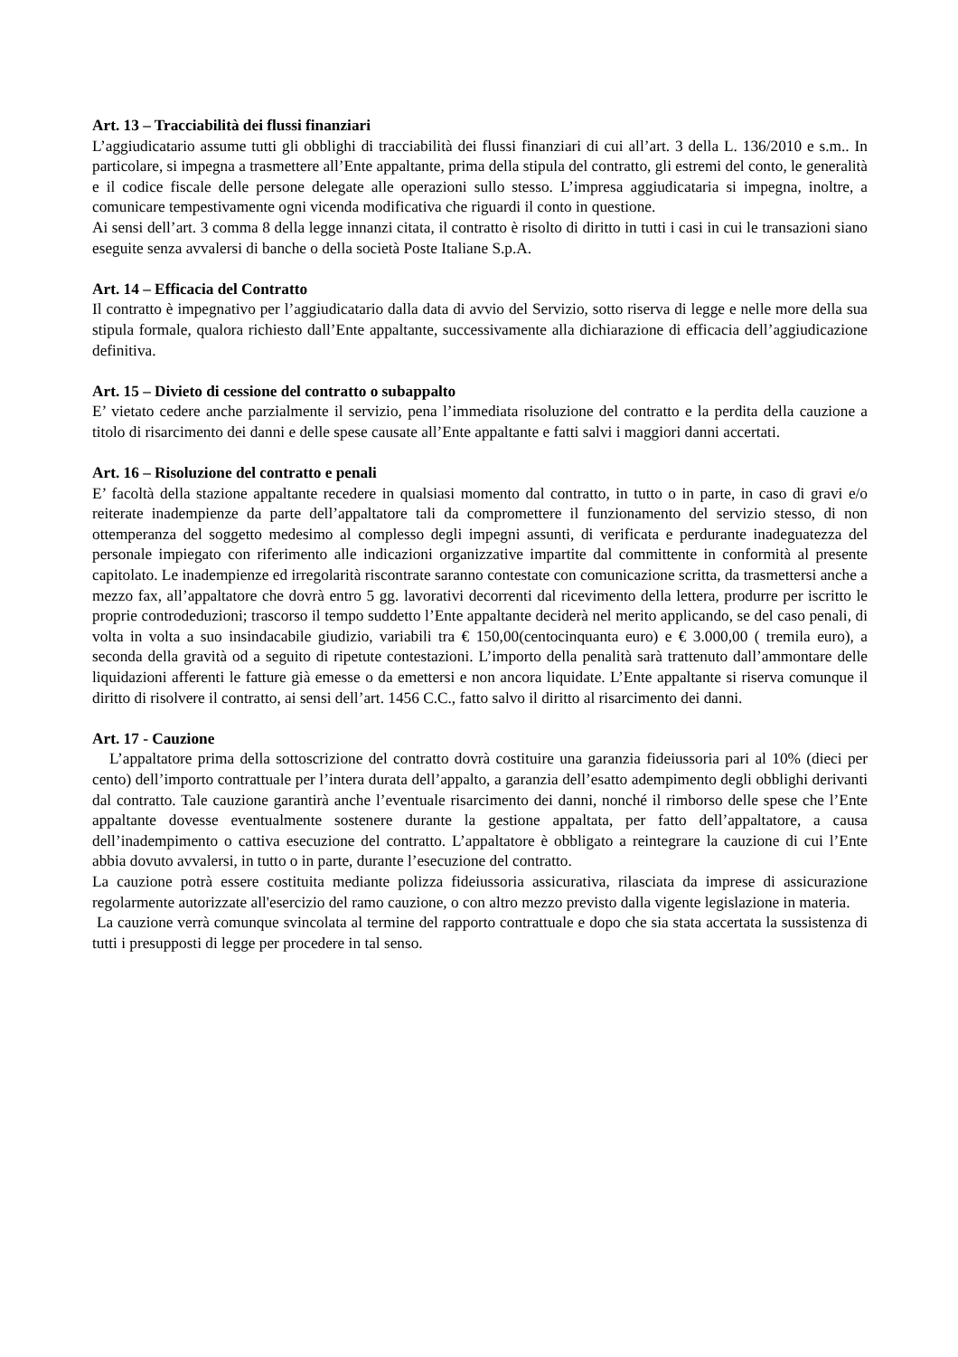Art. 13 – Tracciabilità dei flussi finanziari
L’aggiudicatario assume tutti gli obblighi di tracciabilità dei flussi finanziari di cui all’art. 3 della L. 136/2010 e s.m.. In particolare, si impegna a trasmettere all’Ente appaltante, prima della stipula del contratto, gli estremi del conto, le generalità e il codice fiscale delle persone delegate alle operazioni sullo stesso. L’impresa aggiudicataria si impegna, inoltre, a comunicare tempestivamente ogni vicenda modificativa che riguardi il conto in questione.
Ai sensi dell’art. 3 comma 8 della legge innanzi citata, il contratto è risolto di diritto in tutti i casi in cui le transazioni siano eseguite senza avvalersi di banche o della società Poste Italiane S.p.A.
Art. 14 – Efficacia del Contratto
Il contratto è impegnativo per l’aggiudicatario dalla data di avvio del Servizio, sotto riserva di legge e nelle more della sua stipula formale, qualora richiesto dall’Ente appaltante, successivamente alla dichiarazione di efficacia dell’aggiudicazione definitiva.
Art. 15 – Divieto di cessione del contratto o subappalto
E’ vietato cedere anche parzialmente il servizio, pena l’immediata risoluzione del contratto e la perdita della cauzione a titolo di risarcimento dei danni e delle spese causate all’Ente appaltante e fatti salvi i maggiori danni accertati.
Art. 16 – Risoluzione del contratto e penali
E’ facoltà della stazione appaltante recedere in qualsiasi momento dal contratto, in tutto o in parte, in caso di gravi e/o reiterate inadempienze da parte dell’appaltatore tali da compromettere il funzionamento del servizio stesso, di non ottemperanza del soggetto medesimo al complesso degli impegni assunti, di verificata e perdurante inadeguatezza del personale impiegato con riferimento alle indicazioni organizzative impartite dal committente in conformità al presente capitolato. Le inadempienze ed irregolarità riscontrate saranno contestate con comunicazione scritta, da trasmettersi anche a mezzo fax, all’appaltatore che dovrà entro 5 gg. lavorativi decorrenti dal ricevimento della lettera, produrre per iscritto le proprie controdeduzioni; trascorso il tempo suddetto l’Ente appaltante deciderà nel merito applicando, se del caso penali, di volta in volta a suo insindacabile giudizio, variabili tra € 150,00(centocinquanta euro) e € 3.000,00 ( tremila euro), a seconda della gravità od a seguito di ripetute contestazioni. L’importo della penalità sarà trattenuto dall’ammontare delle liquidazioni afferenti le fatture già emesse o da emettersi e non ancora liquidate. L’Ente appaltante si riserva comunque il diritto di risolvere il contratto, ai sensi dell’art. 1456 C.C., fatto salvo il diritto al risarcimento dei danni.
Art. 17 - Cauzione
L’appaltatore prima della sottoscrizione del contratto dovrà costituire una garanzia fideiussoria pari al 10% (dieci per cento) dell’importo contrattuale per l’intera durata dell’appalto, a garanzia dell’esatto adempimento degli obblighi derivanti dal contratto. Tale cauzione garantirà anche l’eventuale risarcimento dei danni, nonché il rimborso delle spese che l’Ente appaltante dovesse eventualmente sostenere durante la gestione appaltata, per fatto dell’appaltatore, a causa dell’inadempimento o cattiva esecuzione del contratto. L’appaltatore è obbligato a reintegrare la cauzione di cui l’Ente abbia dovuto avvalersi, in tutto o in parte, durante l’esecuzione del contratto.
La cauzione potrà essere costituita mediante polizza fideiussoria assicurativa, rilasciata da imprese di assicurazione regolarmente autorizzate all'esercizio del ramo cauzione, o con altro mezzo previsto dalla vigente legislazione in materia.
La cauzione verrà comunque svincolata al termine del rapporto contrattuale e dopo che sia stata accertata la sussistenza di tutti i presupposti di legge per procedere in tal senso.